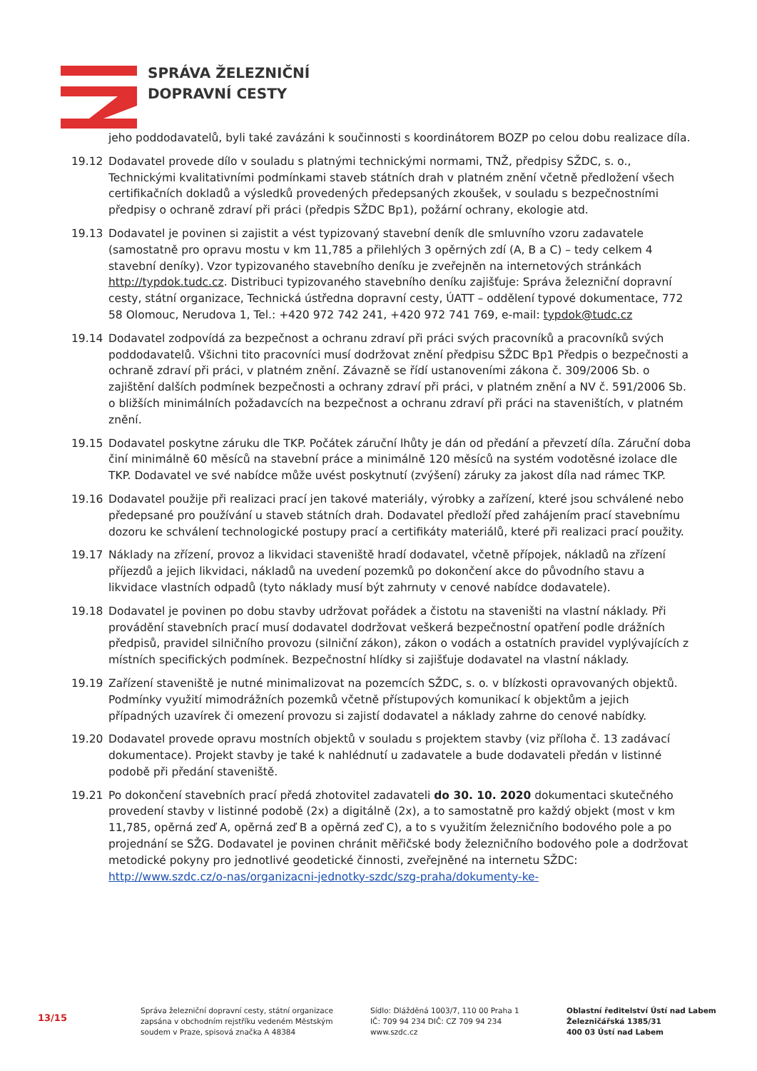SPRÁVA ŽELEZNIČNÍ
DOPRAVNÍ CESTY
jeho poddodavatelů, byli také zavázáni k součinnosti s koordinátorem BOZP po celou dobu realizace díla.
19.12 Dodavatel provede dílo v souladu s platnými technickými normami, TNŽ, předpisy SŽDC, s. o., Technickými kvalitativními podmínkami staveb státních drah v platném znění včetně předložení všech certifikačních dokladů a výsledků provedených předepsaných zkoušek, v souladu s bezpečnostními předpisy o ochraně zdraví při práci (předpis SŽDC Bp1), požární ochrany, ekologie atd.
19.13 Dodavatel je povinen si zajistit a vést typizovaný stavební deník dle smluvního vzoru zadavatele (samostatně pro opravu mostu v km 11,785 a přilehlých 3 opěrných zdí (A, B a C) – tedy celkem 4 stavební deníky). Vzor typizovaného stavebního deníku je zveřejněn na internetových stránkách http://typdok.tudc.cz. Distribuci typizovaného stavebního deníku zajišťuje: Správa železniční dopravní cesty, státní organizace, Technická ústředna dopravní cesty, ÚATT – oddělení typové dokumentace, 772 58 Olomouc, Nerudova 1, Tel.: +420 972 742 241, +420 972 741 769, e-mail: typdok@tudc.cz
19.14 Dodavatel zodpovídá za bezpečnost a ochranu zdraví při práci svých pracovníků a pracovníků svých poddodavatelů. Všichni tito pracovníci musí dodržovat znění předpisu SŽDC Bp1 Předpis o bezpečnosti a ochraně zdraví při práci, v platném znění. Závazně se řídí ustanoveními zákona č. 309/2006 Sb. o zajištění dalších podmínek bezpečnosti a ochrany zdraví při práci, v platném znění a NV č. 591/2006 Sb. o bližších minimálních požadavcích na bezpečnost a ochranu zdraví při práci na staveništích, v platném znění.
19.15 Dodavatel poskytne záruku dle TKP. Počátek záruční lhůty je dán od předání a převzetí díla. Záruční doba činí minimálně 60 měsíců na stavební práce a minimálně 120 měsíců na systém vodotěsné izolace dle TKP. Dodavatel ve své nabídce může uvést poskytnutí (zvýšení) záruky za jakost díla nad rámec TKP.
19.16 Dodavatel použije při realizaci prací jen takové materiály, výrobky a zařízení, které jsou schválené nebo předepsané pro používání u staveb státních drah. Dodavatel předloží před zahájením prací stavebnímu dozoru ke schválení technologické postupy prací a certifikáty materiálů, které při realizaci prací použity.
19.17 Náklady na zřízení, provoz a likvidaci staveniště hradí dodavatel, včetně přípojek, nákladů na zřízení příjezdů a jejich likvidaci, nákladů na uvedení pozemků po dokončení akce do původního stavu a likvidace vlastních odpadů (tyto náklady musí být zahrnuty v cenové nabídce dodavatele).
19.18 Dodavatel je povinen po dobu stavby udržovat pořádek a čistotu na staveništi na vlastní náklady. Při provádění stavebních prací musí dodavatel dodržovat veškerá bezpečnostní opatření podle drážních předpisů, pravidel silničního provozu (silniční zákon), zákon o vodách a ostatních pravidel vyplývajících z místních specifických podmínek. Bezpečnostní hlídky si zajišťuje dodavatel na vlastní náklady.
19.19 Zařízení staveniště je nutné minimalizovat na pozemcích SŽDC, s. o. v blízkosti opravovaných objektů. Podmínky využití mimodrážních pozemků včetně přístupových komunikací k objektům a jejich případných uzavírek či omezení provozu si zajistí dodavatel a náklady zahrne do cenové nabídky.
19.20 Dodavatel provede opravu mostních objektů v souladu s projektem stavby (viz příloha č. 13 zadávací dokumentace). Projekt stavby je také k nahlédnutí u zadavatele a bude dodavateli předán v listinné podobě při předání staveniště.
19.21 Po dokončení stavebních prací předá zhotovitel zadavateli do 30. 10. 2020 dokumentaci skutečného provedení stavby v listinné podobě (2x) a digitálně (2x), a to samostatně pro každý objekt (most v km 11,785, opěrná zeď A, opěrná zeď B a opěrná zeď C), a to s využitím železničního bodového pole a po projednání se SŽG. Dodavatel je povinen chránit měřičské body železničního bodového pole a dodržovat metodické pokyny pro jednotlivé geodetické činnosti, zveřejněné na internetu SŽDC: http://www.szdc.cz/o-nas/organizacni-jednotky-szdc/szg-praha/dokumenty-ke-
13/15
Správa železniční dopravní cesty, státní organizace
zapsána v obchodním rejstříku vedeném Městským
soudem v Praze, spisová značka A 48384
Sídlo: Dlážděná 1003/7, 110 00 Praha 1
IČ: 709 94 234 DIČ: CZ 709 94 234
www.szdc.cz
Oblastní ředitelství Ústí nad Labem
Železničářská 1385/31
400 03 Ústí nad Labem